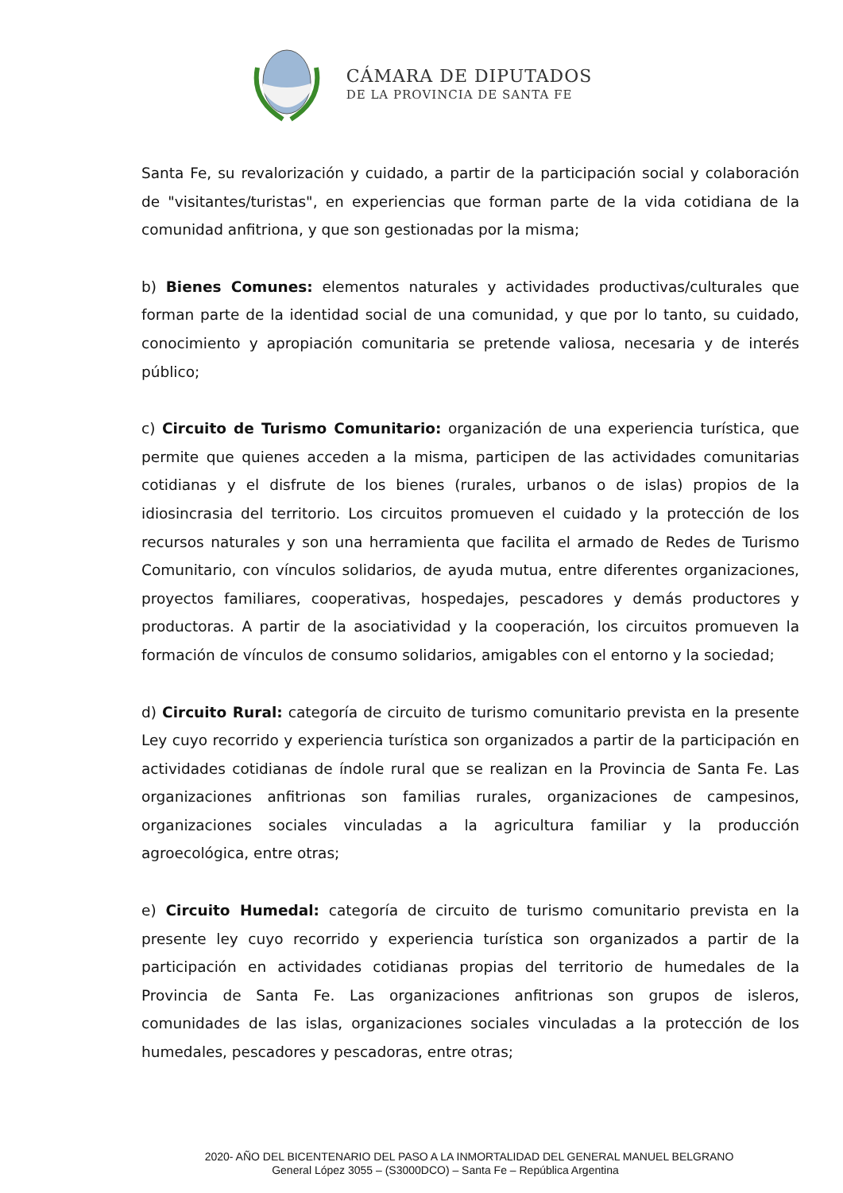CÁMARA DE DIPUTADOS
DE LA PROVINCIA DE SANTA FE
Santa Fe, su revalorización y cuidado, a partir de la participación social y colaboración de "visitantes/turistas", en experiencias que forman parte de la vida cotidiana de la comunidad anfitriona, y que son gestionadas por la misma;
b) Bienes Comunes: elementos naturales y actividades productivas/culturales que forman parte de la identidad social de una comunidad, y que por lo tanto, su cuidado, conocimiento y apropiación comunitaria se pretende valiosa, necesaria y de interés público;
c) Circuito de Turismo Comunitario: organización de una experiencia turística, que permite que quienes acceden a la misma, participen de las actividades comunitarias cotidianas y el disfrute de los bienes (rurales, urbanos o de islas) propios de la idiosincrasia del territorio. Los circuitos promueven el cuidado y la protección de los recursos naturales y son una herramienta que facilita el armado de Redes de Turismo Comunitario, con vínculos solidarios, de ayuda mutua, entre diferentes organizaciones, proyectos familiares, cooperativas, hospedajes, pescadores y demás productores y productoras. A partir de la asociatividad y la cooperación, los circuitos promueven la formación de vínculos de consumo solidarios, amigables con el entorno y la sociedad;
d) Circuito Rural: categoría de circuito de turismo comunitario prevista en la presente Ley cuyo recorrido y experiencia turística son organizados a partir de la participación en actividades cotidianas de índole rural que se realizan en la Provincia de Santa Fe. Las organizaciones anfitrionas son familias rurales, organizaciones de campesinos, organizaciones sociales vinculadas a la agricultura familiar y la producción agroecológica, entre otras;
e) Circuito Humedal: categoría de circuito de turismo comunitario prevista en la presente ley cuyo recorrido y experiencia turística son organizados a partir de la participación en actividades cotidianas propias del territorio de humedales de la Provincia de Santa Fe. Las organizaciones anfitrionas son grupos de isleros, comunidades de las islas, organizaciones sociales vinculadas a la protección de los humedales, pescadores y pescadoras, entre otras;
2020- AÑO DEL BICENTENARIO DEL PASO A LA INMORTALIDAD DEL GENERAL MANUEL BELGRANO
General López 3055 – (S3000DCO) – Santa Fe – República Argentina